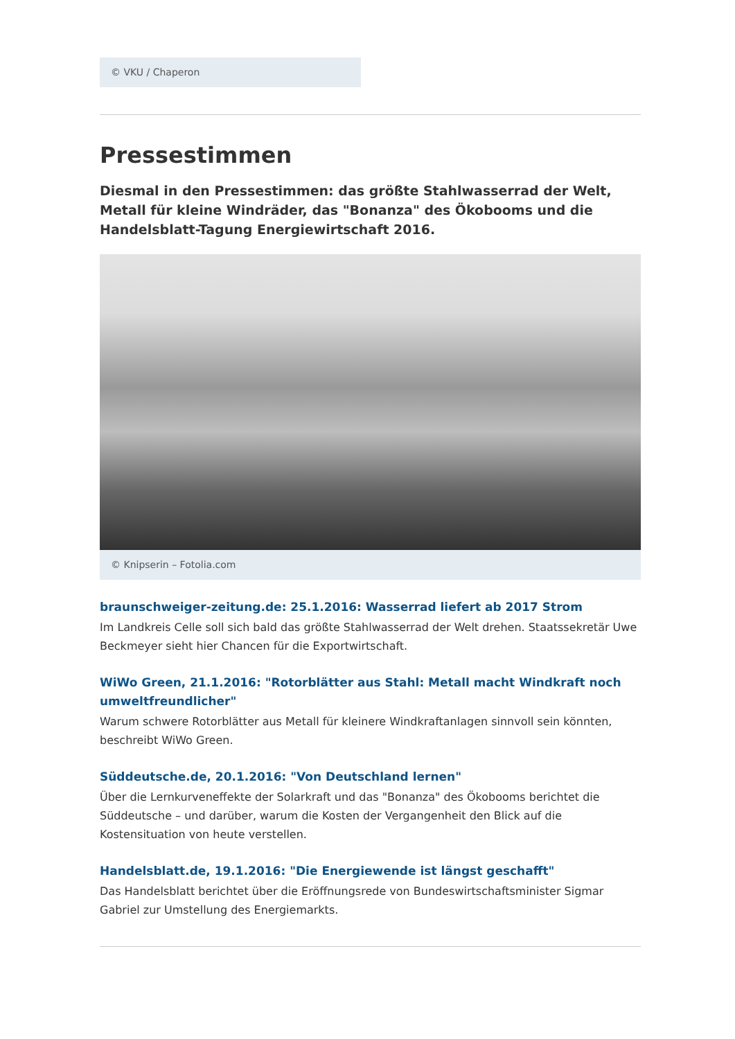© VKU / Chaperon
Pressestimmen
Diesmal in den Pressestimmen: das größte Stahlwasserrad der Welt, Metall für kleine Windräder, das "Bonanza" des Ökobooms und die Handelsblatt-Tagung Energiewirtschaft 2016.
© Knipserin – Fotolia.com
braunschweiger-zeitung.de: 25.1.2016: Wasserrad liefert ab 2017 Strom
Im Landkreis Celle soll sich bald das größte Stahlwasserrad der Welt drehen. Staatssekretär Uwe Beckmeyer sieht hier Chancen für die Exportwirtschaft.
WiWo Green, 21.1.2016: "Rotorblätter aus Stahl: Metall macht Windkraft noch umweltfreundlicher"
Warum schwere Rotorblätter aus Metall für kleinere Windkraftanlagen sinnvoll sein könnten, beschreibt WiWo Green.
Süddeutsche.de, 20.1.2016: "Von Deutschland lernen"
Über die Lernkurveneffekte der Solarkraft und das "Bonanza" des Ökobooms berichtet die Süddeutsche – und darüber, warum die Kosten der Vergangenheit den Blick auf die Kostensituation von heute verstellen.
Handelsblatt.de, 19.1.2016: "Die Energiewende ist längst geschafft"
Das Handelsblatt berichtet über die Eröffnungsrede von Bundeswirtschaftsminister Sigmar Gabriel zur Umstellung des Energiemarkts.